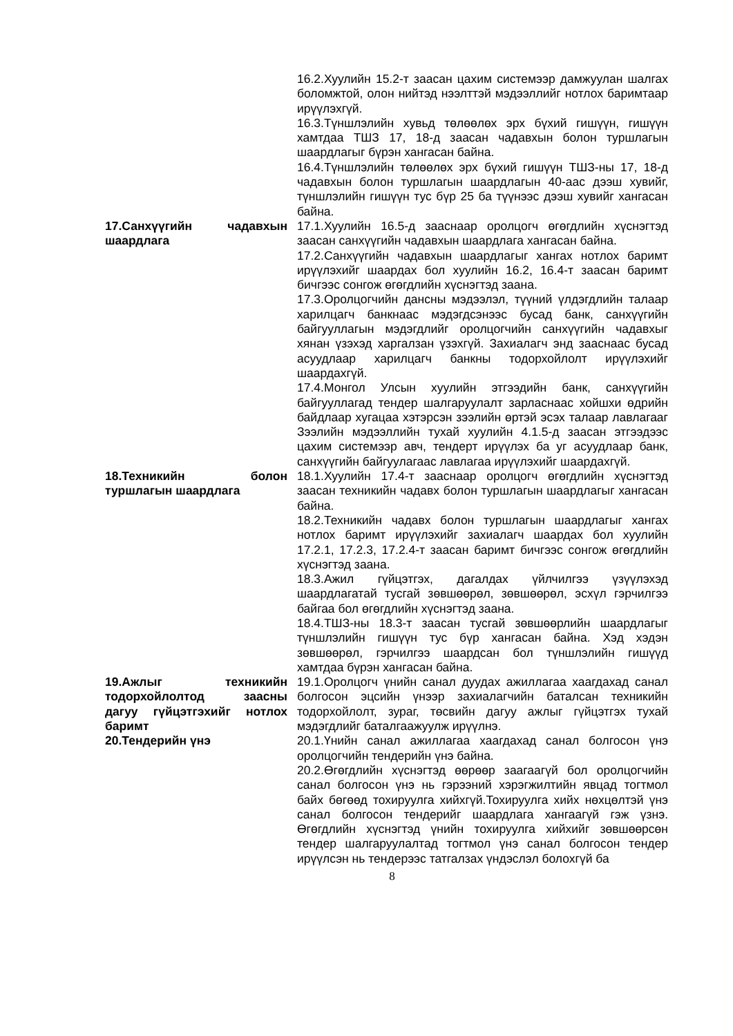16.2.Хуулийн 15.2-т заасан цахим системээр дамжуулан шалгах боломжтой, олон нийтэд нээлттэй мэдээллийг нотлох баримтаар ирүүлэхгүй.
16.3.Түншлэлийн хувьд төлөөлөх эрх бүхий гишүүн, гишүүн хамтдаа ТШЗ 17, 18-д заасан чадавхын болон туршлагын шаардлагыг бүрэн хангасан байна.
16.4.Түншлэлийн төлөөлөх эрх бүхий гишүүн ТШЗ-ны 17, 18-д чадавхын болон туршлагын шаардлагын 40-аас дээш хувийг, түншлэлийн гишүүн тус бүр 25 ба түүнээс дээш хувийг хангасан байна.
17.Санхүүгийн чадавхын шаардлага
17.1.Хуулийн 16.5-д зааснаар оролцогч өгөгдлийн хүснэгтэд заасан санхүүгийн чадавхын шаардлага хангасан байна.
17.2.Санхүүгийн чадавхын шаардлагыг хангах нотлох баримт ирүүлэхийг шаардах бол хуулийн 16.2, 16.4-т заасан баримт бичгээс сонгож өгөгдлийн хүснэгтэд заана.
17.3.Оролцогчийн дансны мэдээлэл, түүний үлдэгдлийн талаар харилцагч банкнаас мэдэгдсэнээс бусад банк, санхүүгийн байгууллагын мэдэгдлийг оролцогчийн санхүүгийн чадавхыг хянан үзэхэд харгалзан үзэхгүй. Захиалагч энд зааснаас бусад асуудлаар харилцагч банкны тодорхойлолт ирүүлэхийг шаардахгүй.
17.4.Монгол Улсын хуулийн этгээдийн банк, санхүүгийн байгууллагад тендер шалгаруулалт зарласнаас хойшхи өдрийн байдлаар хугацаа хэтэрсэн зээлийн өртэй эсэх талаар лавлагааг Зээлийн мэдээллийн тухай хуулийн 4.1.5-д заасан этгээдээс цахим системээр авч, тендерт ирүүлэх ба уг асуудлаар банк, санхүүгийн байгуулагаас лавлагаа ирүүлэхийг шаардахгүй.
18.Техникийн болон туршлагын шаардлага
18.1.Хуулийн 17.4-т зааснаар оролцогч өгөгдлийн хүснэгтэд заасан техникийн чадавх болон туршлагын шаардлагыг хангасан байна.
18.2.Техникийн чадавх болон туршлагын шаардлагыг хангах нотлох баримт ирүүлэхийг захиалагч шаардах бол хуулийн 17.2.1, 17.2.3, 17.2.4-т заасан баримт бичгээс сонгож өгөгдлийн хүснэгтэд заана.
18.3.Ажил гүйцэтгэх, дагалдах үйлчилгээ үзүүлэхэд шаардлагатай тусгай зөвшөөрөл, зөвшөөрөл, эсхүл гэрчилгээ байгаа бол өгөгдлийн хүснэгтэд заана.
18.4.ТШЗ-ны 18.3-т заасан тусгай зөвшөөрлийн шаардлагыг түншлэлийн гишүүн тус бүр хангасан байна. Хэд хэдэн зөвшөөрөл, гэрчилгээ шаардсан бол түншлэлийн гишүүд хамтдаа бүрэн хангасан байна.
19.Ажлыг техникийн тодорхойлолтод заасны дагуу гүйцэтгэхийг нотлох баримт
19.1.Оролцогч үнийн санал дуудах ажиллагаа хаагдахад санал болгосон эцсийн үнээр захиалагчийн баталсан техникийн тодорхойлолт, зураг, төсвийн дагуу ажлыг гүйцэтгэх тухай мэдэгдлийг баталгаажуулж ирүүлнэ.
20.Тендерийн үнэ 20.1.Үнийн санал ажиллагаа хаагдахад санал болгосон үнэ оролцогчийн тендерийн үнэ байна.
20.2.Өгөгдлийн хүснэгтэд өөрөөр заагаагүй бол оролцогчийн санал болгосон үнэ нь гэрээний хэрэгжилтийн явцад тогтмол байх бөгөөд тохируулга хийхгүй.Тохируулга хийх нөхцөлтэй үнэ санал болгосон тендерийг шаардлага хангаагүй гэж үзнэ. Өгөгдлийн хүснэгтэд үнийн тохируулга хийхийг зөвшөөрсөн тендер шалгаруулалтад тогтмол үнэ санал болгосон тендер ирүүлсэн нь тендерээс татгалзах үндэслэл болохгүй ба
8